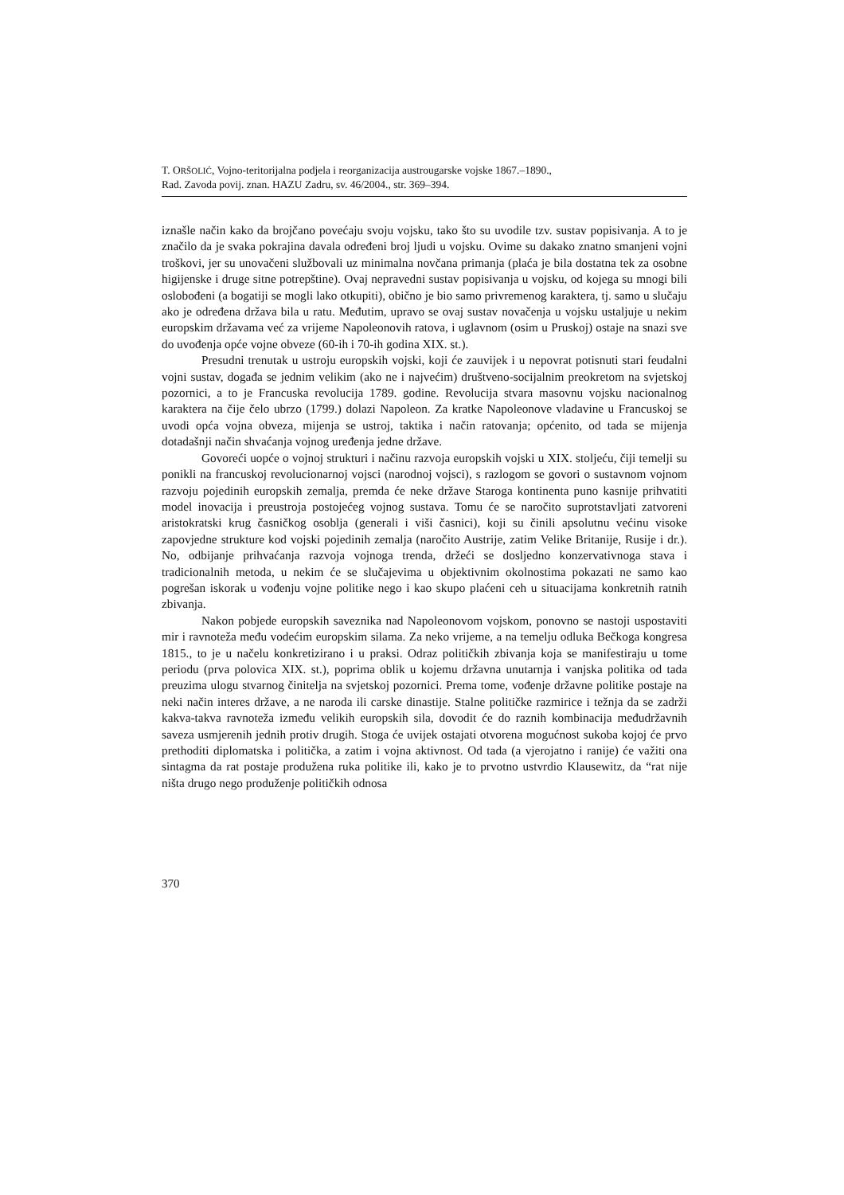T. ORŠOLIĆ, Vojno-teritorijalna podjela i reorganizacija austrougarske vojske 1867.–1890.,
Rad. Zavoda povij. znan. HAZU Zadru, sv. 46/2004., str. 369–394.
iznašle način kako da brojčano povećaju svoju vojsku, tako što su uvodile tzv. sustav popisivanja. A to je značilo da je svaka pokrajina davala određeni broj ljudi u vojsku. Ovime su dakako znatno smanjeni vojni troškovi, jer su unovačeni službovali uz minimalna novčana primanja (plaća je bila dostatna tek za osobne higijenske i druge sitne potrepštine). Ovaj nepravedni sustav popisivanja u vojsku, od kojega su mnogi bili oslobođeni (a bogatiji se mogli lako otkupiti), obično je bio samo privremenog karaktera, tj. samo u slučaju ako je određena država bila u ratu. Međutim, upravo se ovaj sustav novačenja u vojsku ustaljuje u nekim europskim državama već za vrijeme Napoleonovih ratova, i uglavnom (osim u Pruskoj) ostaje na snazi sve do uvođenja opće vojne obveze (60-ih i 70-ih godina XIX. st.).
Presudni trenutak u ustroju europskih vojski, koji će zauvijek i u nepovrat potisnuti stari feudalni vojni sustav, događa se jednim velikim (ako ne i najvećim) društveno-socijalnim preokretom na svjetskoj pozornici, a to je Francuska revolucija 1789. godine. Revolucija stvara masovnu vojsku nacionalnog karaktera na čije čelo ubrzo (1799.) dolazi Napoleon. Za kratke Napoleonove vladavine u Francuskoj se uvodi opća vojna obveza, mijenja se ustroj, taktika i način ratovanja; općenito, od tada se mijenja dotadašnji način shvaćanja vojnog uređenja jedne države.
Govoreći uopće o vojnoj strukturi i načinu razvoja europskih vojski u XIX. stoljeću, čiji temelji su ponikli na francuskoj revolucionarnoj vojsci (narodnoj vojsci), s razlogom se govori o sustavnom vojnom razvoju pojedinih europskih zemalja, premda će neke države Staroga kontinenta puno kasnije prihvatiti model inovacija i preustroja postojećeg vojnog sustava. Tomu će se naročito suprotstavljati zatvoreni aristokratski krug časničkog osoblja (generali i viši časnici), koji su činili apsolutnu većinu visoke zapovjedne strukture kod vojski pojedinih zemalja (naročito Austrije, zatim Velike Britanije, Rusije i dr.). No, odbijanje prihvaćanja razvoja vojnoga trenda, držeći se dosljedno konzervativnoga stava i tradicionalnih metoda, u nekim će se slučajevima u objektivnim okolnostima pokazati ne samo kao pogrešan iskorak u vođenju vojne politike nego i kao skupo plaćeni ceh u situacijama konkretnih ratnih zbivanja.
Nakon pobjede europskih saveznika nad Napoleonovom vojskom, ponovno se nastoji uspostaviti mir i ravnoteža među vodećim europskim silama. Za neko vrijeme, a na temelju odluka Bečkoga kongresa 1815., to je u načelu konkretizirano i u praksi. Odraz političkih zbivanja koja se manifestiraju u tome periodu (prva polovica XIX. st.), poprima oblik u kojemu državna unutarnja i vanjska politika od tada preuzima ulogu stvarnog činitelja na svjetskoj pozornici. Prema tome, vođenje državne politike postaje na neki način interes države, a ne naroda ili carske dinastije. Stalne političke razmirice i težnja da se zadrži kakva-takva ravnoteža između velikih europskih sila, dovodit će do raznih kombinacija međudržavnih saveza usmjerenih jednih protiv drugih. Stoga će uvijek ostajati otvorena mogućnost sukoba kojoj će prvo prethoditi diplomatska i politička, a zatim i vojna aktivnost. Od tada (a vjerojatno i ranije) će važiti ona sintagma da rat postaje produžena ruka politike ili, kako je to prvotno ustvrdio Klausewitz, da “rat nije ništa drugo nego produženje političkih odnosa
370